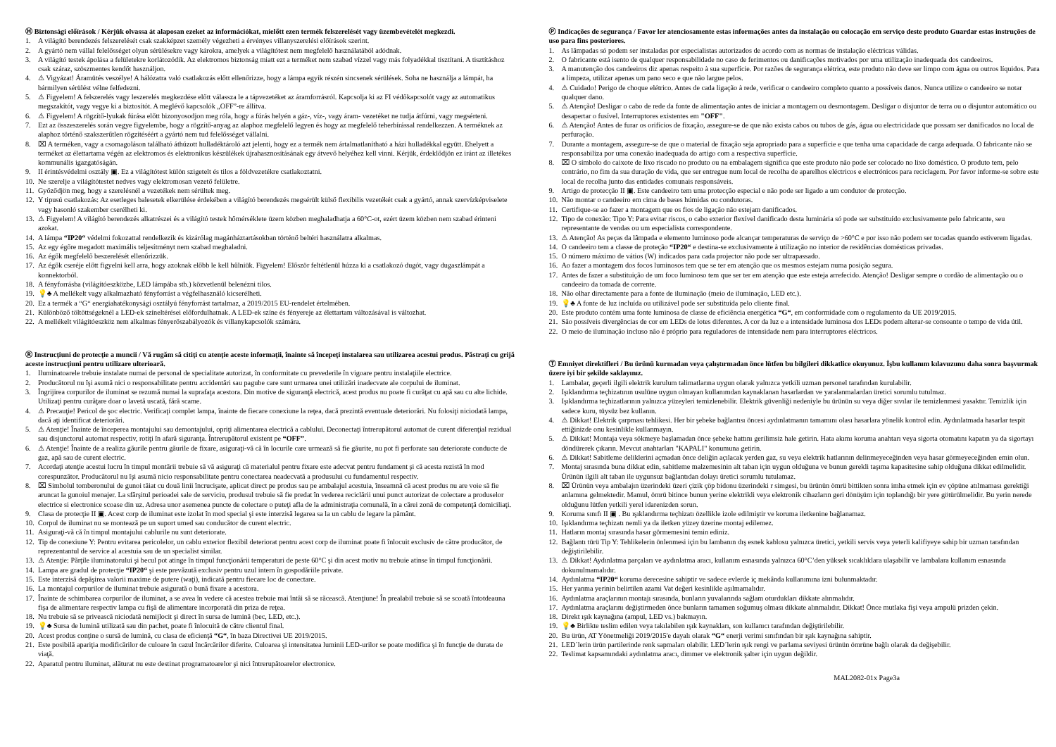Ⓗ Biztonsági előírások / Kérjük olvassa át alaposan ezeket az információkat, mielőtt ezen termék felszerelését vagy üzembevételét megkezdi.
1. A világító berendezés felszerelését csak szakképzet személy végezheti a érvényes villanyszerelési előírások szerint.
2. A gyártó nem vállal felelősséget olyan sérülésekre vagy károkra, amelyek a világítótest nem megfelelő használatából adódnak.
3. A világító testek ápolása a felületekre korlátozódik. Az elektromos biztonság miatt ezt a terméket nem szabad vízzel vagy más folyadékkal tisztítani. A tisztításhoz csak száraz, szöszmentes kendőt használjon.
4. ⚠ Vigyázat! Áramütés veszélye! A hálózatra való csatlakozás előtt ellenőrizze, hogy a lámpa egyik részén sincsenek sérülések. Soha ne használja a lámpát, ha bármilyen sérülést vélne felfedezni.
5. ⚠ Figyelem! A felszerelés vagy leszerelés megkezdése előtt válassza le a tápvezetéket az áramforrásról. Kapcsolja ki az FI védőkapcsolót vagy az automatikus megszakítót, vagy vegye ki a biztosítót. A meglévő kapcsolók „OFF”-re állítva.
6. ⚠ Figyelem! A rögzítő-lyukak fúrása előtt bizonyosodjon meg róla, hogy a fúrás helyén a gáz-, víz-, vagy áram- vezetéket ne tudja átfúrni, vagy megsérteni.
7. Ezt az összeszerelés során vegye figyelembe, hogy a rögzítő-anyag az alaphoz megfelelő legyen és hogy az megfelelő teherbírással rendelkezzen. A terméknek az alaphoz történő szakszerűtlen rögzítéséért a gyártó nem tud felelősséget vállalni.
8. ⌧ A terméken, vagy a csomagoláson található áthúzott hulladéktároló azt jelenti, hogy ez a termék nem ártalmatlanítható a házi hulladékkal együtt. Ehelyett a terméket az élettartama végén az elektromos és elektronikus készülékek újrahasznosításának egy átvevő helyéhez kell vinni. Kérjük, érdeklődjön ez iránt az illetékes kommunális igazgatóságán.
9. II érintésvédelmi osztály ▣. Ez a világítótest külön szigetelt és tilos a földvezetékre csatlakoztatni.
10. Ne szerelje a világítótestet nedves vagy elektromosan vezető felületre.
11. Győződjön meg, hogy a szerelésnél a vezetékek nem sérültek meg.
12. Y tipusú csatlakozás: Az esetleges balesetek elkerülése érdekében a világító berendezés megsérült külső flexibilis vezetékét csak a gyártó, annak szervízképviselete vagy hasonló szakember cserélheti ki.
13. ⚠ Figyelem! A világító berendezés alkatrészei és a világító testek hőmérséklete üzem közben meghaladhatja a 60°C-ot, ezért üzem közben nem szabad érinteni azokat.
14. A lámpa “IP20“ védelmi fokozattal rendelkezik és kizárólag magánháztartásokban történő beltéri használatra alkalmas.
15. Az egy égőre megadott maximális teljesítményt nem szabad meghaladni.
16. Az égők megfelelő beszerelését ellenőrizzük.
17. Az égők cseréje előtt figyelni kell arra, hogy azoknak előbb le kell hűlniük. Figyelem! Először feltétlenül húzza ki a csatlakozó dugót, vagy dugaszlámpát a konnektorból.
18. A fényforrásba (világítóeszközbe, LED lámpába stb.) közvetlenül belenézni tilos.
19. 💡♣ A mellékelt vagy alkalmazható fényforrást a végfelhasználó kicserélheti.
20. Ez a termék a “G“ energiahatékonysági osztályú fényforrást tartalmaz, a 2019/2015 EU-rendelet értelmében.
21. Különböző töltöttségeknél a LED-ek színeltérései előfordulhatnak. A LED-ek színe és fényereje az élettartam változásával is változhat.
22. A mellékelt világítóeszköz nem alkalmas fényerőszabályozók és villanykapcsolók számára.
Ⓡ Instrucţiuni de protecţie a muncii / Vă rugăm să citiţi cu atenţie aceste informaţii, înainte să începeţi instalarea sau utilizarea acestui produs. Păstraţi cu grijă aceste instrucţiuni pentru utilizare ulterioară.
1. Iluminatoarele trebuie instalate numai de personal de specialitate autorizat, în conformitate cu prevederile în vigoare pentru instalaţiile electrice.
2. Producătorul nu îşi asumă nici o responsabilitate pentru accidentări sau pagube care sunt urmarea unei utilizări inadecvate ale corpului de iluminat.
3. Îngrijirea corpurilor de iluminat se rezumă numai la suprafaţa acestora. Din motive de siguranţă electrică, acest produs nu poate fi curăţat cu apă sau cu alte lichide. Utilizaţi pentru curăţare doar o lavetă uscată, fără scame.
4. ⚠ Precauţie! Pericol de şoc electric. Verificaţi complet lampa, înainte de fiecare conexiune la reţea, dacă prezintă eventuale deteriorări. Nu folosiţi niciodată lampa, dacă aţi identificat deteriorări.
5. ⚠ Atenţie! Înainte de începerea montajului sau demontajului, opriţi alimentarea electrică a cablului. Deconectaţi întrerupătorul automat de curent diferenţial rezidual sau disjunctorul automat respectiv, rotiţi în afară siguranţa. Întrerupătorul existent pe “OFF”.
6. ⚠ Atenţie! Înainte de a realiza găurile pentru găurile de fixare, asiguraţi-vă că în locurile care urmează să fie găurite, nu pot fi perforate sau deteriorate conducte de gaz, apă sau de curent electric.
7. Acordaţi atenţie acestui lucru în timpul montării trebuie să vă asiguraţi că materialul pentru fixare este adecvat pentru fundament şi că acesta rezistă în mod corespunzător. Producătorul nu îşi asumă nicio responsabilitate pentru conectarea neadecvată a produsului cu fundamentul respectiv.
8. ⌧ Simbolul tomberonului de gunoi tăiat cu două linii încrucişate, aplicat direct pe produs sau pe ambalajul acestuia, înseamnă că acest produs nu are voie să fie aruncat la gunoiul menajer. La sfârşitul perioadei sale de serviciu, produsul trebuie să fie predat în vederea reciclării unui punct autorizat de colectare a produselor electrice si electronice scoase din uz. Adresa unor asemenea puncte de colectare o puteţi afla de la administraţia comunală, în a cărei zonă de competenţă domiciliaţi.
9. Clasa de protecţie II ▣. Acest corp de iluminat este izolat în mod special şi este interzisă legarea sa la un cablu de legare la pământ.
10. Corpul de iluminat nu se montează pe un suport umed sau conducător de curent electric.
11. Asiguraţi-vă că în timpul montajului cablurile nu sunt deteriorate.
12. Tip de conexiune Y: Pentru evitarea pericolelor, un cablu exterior flexibil deteriorat pentru acest corp de iluminat poate fi înlocuit exclusiv de către producător, de reprezentantul de service al acestuia sau de un specialist similar.
13. ⚠ Atenţie: Părţile iluminatorului şi becul pot atinge în timpul funcţionării temperaturi de peste 60°C şi din acest motiv nu trebuie atinse în timpul funcţionării.
14. Lampa are gradul de protecţie “IP20“ şi este prevăzută exclusiv pentru uzul intern în gospodăriile private.
15. Este interzisă depăşirea valorii maxime de putere (waţi), indicată pentru fiecare loc de conectare.
16. La montajul corpurilor de iluminat trebuie asigurată o bună fixare a acestora.
17. Înainte de schimbarea corpurilor de iluminat, a se avea în vedere că acestea trebuie mai întâi să se răcească. Atenţiune! În prealabil trebuie să se scoată întotdeauna fişa de alimentare respectiv lampa cu fişă de alimentare incorporată din priza de reţea.
18. Nu trebuie să se privească niciodată nemijlocit şi direct în sursa de lumină (bec, LED, etc.).
19. 💡♣ Sursa de lumină utilizată sau din pachet, poate fi înlocuită de către clientul final.
20. Acest produs conţine o sursă de lumină, cu clasa de eficienţă “G“, în baza Directivei UE 2019/2015.
21. Este posibilă apariţia modificărilor de culoare în cazul încărcărilor diferite. Culoarea şi intensitatea luminii LED-urilor se poate modifica şi în funcţie de durata de viaţă.
22. Aparatul pentru iluminat, alăturat nu este destinat programatoarelor şi nici întrerupătoarelor electronice.
Ⓟ Indicações de segurança / Favor ler atenciosamente estas informações antes da instalação ou colocação em serviço deste produto Guardar estas instruções de uso para fins posteriores.
1. As lâmpadas só podem ser instaladas por especialistas autorizados de acordo com as normas de instalação eléctricas válidas.
2. O fabricante está isento de qualquer responsabilidade no caso de ferimentos ou danificações motivados por uma utilização inadequada dos candeeiros.
3. A manutenção dos candeeiros diz apenas respeito à sua superfície. Por razões de segurança elétrica, este produto não deve ser limpo com água ou outros líquidos. Para a limpeza, utilizar apenas um pano seco e que não largue pelos.
4. ⚠ Cuidado! Perigo de choque elétrico. Antes de cada ligação à rede, verificar o candeeiro completo quanto a possíveis danos. Nunca utilize o candeeiro se notar qualquer dano.
5. ⚠ Atenção! Desligar o cabo de rede da fonte de alimentação antes de iniciar a montagem ou desmontagem. Desligar o disjuntor de terra ou o disjuntor automático ou desapertar o fusível. Interruptores existentes em "OFF".
6. ⚠ Atenção! Antes de furar os orifícios de fixação, assegure-se de que não exista cabos ou tubos de gás, água ou electricidade que possam ser danificados no local de perfuração.
7. Durante a montagem, assegure-se de que o material de fixação seja apropriado para a superfície e que tenha uma capacidade de carga adequada. O fabricante não se responsabiliza por uma conexão inadequada do artigo com a respectiva superfície.
8. ⌧ O símbolo do caixote de lixo riscado no produto ou na embalagem significa que este produto não pode ser colocado no lixo doméstico. O produto tem, pelo contrário, no fim da sua duração de vida, que ser entregue num local de recolha de aparelhos eléctricos e electrónicos para reciclagem. Por favor informe-se sobre este local de recolha junto das entidades comunais responsáveis.
9. Artigo de protecção II ▣. Este candeeiro tem uma protecção especial e não pode ser ligado a um condutor de protecção.
10. Não montar o candeeiro em cima de bases húmidas ou condutoras.
11. Certifique-se ao fazer a montagem que os fios de ligação não estejam danificados.
12. Tipo de conexão: Tipo Y: Para evitar riscos, o cabo exterior flexível danificado desta luminária só pode ser substituído exclusivamente pelo fabricante, seu representante de vendas ou um especialista correspondente.
13. ⚠ Atenção! As peças da lâmpada e elemento luminoso pode alcançar temperaturas de serviço de >60°C e por isso não podem ser tocadas quando estiverem ligadas.
14. O candeeiro tem a classe de proteção “IP20“ e destina-se exclusivamente à utilização no interior de residências domésticas privadas.
15. O número máximo de vátios (W) indicados para cada projector não pode ser ultrapassado.
16. Ao fazer a montagem dos focos luminosos tem que se ter em atenção que os mesmos estejam numa posição segura.
17. Antes de fazer a substituição de um foco luminoso tem que ser ter em atenção que este esteja arrefecido. Atenção! Desligar sempre o cordão de alimentação ou o candeeiro da tomada de corrente.
18. Não olhar directamente para a fonte de iluminação (meio de iluminação, LED etc.).
19. 💡♣ A fonte de luz incluída ou utilizável pode ser substituída pelo cliente final.
20. Este produto contém uma fonte luminosa de classe de eficiência energética “G“, em conformidade com o regulamento da UE 2019/2015.
21. São possíveis divergências de cor em LEDs de lotes diferentes. A cor da luz e a intensidade luminosa dos LEDs podem alterar-se consoante o tempo de vida útil.
22. O meio de iluminação incluso não é próprio para reguladores de intensidade nem para interruptores eléctricos.
Ⓣ Emniyet direktifleri / Bu ürünü kurmadan veya çalıştırmadan önce lütfen bu bilgileri dikkatlice okuyunuz. İşbu kullanım kılavuzunu daha sonra başvurmak üzere iyi bir şekilde saklayınız.
1. Lambalar, geçerli ilgili elektrik kurulum talimatlarına uygun olarak yalnızca yetkili uzman personel tarafından kurulabilir.
2. Işıklandırma teçhizatının usulüne uygun olmayan kullanımdan kaynaklanan hasarlardan ve yaralanmalardan üretici sorumlu tutulmaz.
3. Işıklandırma teçhizatlarının yalnızca yüzeyleri temizlenebilir. Elektrik güvenliği nedeniyle bu ürünün su veya diğer sıvılar ile temizlenmesi yasaktır. Temizlik için sadece kuru, tüysüz bez kullanın.
4. ⚠ Dikkat! Elektrik çarpması tehlikesi. Her bir şebeke bağlantısı öncesi aydınlatmanın tamamını olası hasarlara yönelik kontrol edin. Aydınlatmada hasarlar tespit ettiğinizde onu kesinlikle kullanmayın.
5. ⚠ Dikkat! Montaja veya sökmeye başlamadan önce şebeke hattını gerilimsiz hale getirin. Hata akımı koruma anahtarı veya sigorta otomatını kapatın ya da sigortayı döndürerek çıkarın. Mevcut anahtarları "KAPALI" konumuna getirin.
6. ⚠ Dikkat! Sabitleme deliklerini açmadan önce deliğin açılacak yerden gaz, su veya elektrik hatlarının delinmeyeceğinden veya hasar görmeyeceğinden emin olun.
7. Montaj sırasında buna dikkat edin, sabitleme malzemesinin alt taban için uygun olduğuna ve bunun gerekli taşıma kapasitesine sahip olduğuna dikkat edilmelidir. Ürünün ilgili alt taban ile uygunsuz bağlantıdan dolayı üretici sorumlu tutulamaz.
8. ⌧ Ürünün veya ambalajın üzerindeki üzeri çizik çöp bidonu üzerindeki r simgesi, bu ürünün ömrü bittikten sonra imha etmek için ev çöpüne atılmaması gerektiği anlamına gelmektedir. Mamul, ömrü bitince bunun yerine elektrikli veya elektronik cihazların geri dönüşüm için toplandığı bir yere götürülmelidir. Bu yerin nerede olduğunu lütfen yetkili yerel idarenizden sorun.
9. Koruma sınıfı II ▣ . Bu ışıklandırma teçhizatı özellikle izole edilmiştir ve koruma iletkenine bağlanamaz.
10. Işıklandırma teçhizatı nemli ya da iletken yüzey üzerine montaj edilemez.
11. Hatların montaj sırasında hasar görmemesini temin ediniz.
12. Bağlantı türü Tip Y: Tehlikelerin önlenmesi için bu lambanın dış esnek kablosu yalnızca üretici, yetkili servis veya yeterli kalifiyeye sahip bir uzman tarafından değiştirilebilir.
13. ⚠ Dikkat! Aydınlatma parçaları ve aydınlatma aracı, kullanım esnasında yalnızca 60°C’den yüksek sıcaklıklara ulaşabilir ve lambalara kullanım esnasında dokunulmamalıdır.
14. Aydınlatma “IP20“ koruma derecesine sahiptir ve sadece evlerde iç mekânda kullanımına izni bulunmaktadır.
15. Her yanma yerinin belirtilen azami Vat değeri kesinlikle aşılmamalıdır.
16. Aydınlatma araçlarının montajı sırasında, bunların yuvalarında sağlam oturdukları dikkate alınmalıdır.
17. Aydınlatma araçlarını değiştirmeden önce bunların tamamen soğumuş olması dikkate alınmalıdır. Dikkat! Önce mutlaka fişi veya ampulü prizden çekin.
18. Direkt ışık kaynağına (ampul, LED vs.) bakmayın.
19. 💡♣ Birlikte teslim edilen veya takılabilen ışık kaynakları, son kullanıcı tarafından değiştirilebilir.
20. Bu ürün, AT Yönetmeliği 2019/2015'e dayalı olarak “G“ enerji verimi sınıfından bir ışık kaynağına sahiptir.
21. LED´lerin ürün partilerinde renk sapmaları olabilir. LED´lerin ışık rengi ve parlama seviyesi ürünün ömrüne bağlı olarak da değişebilir.
22. Teslimat kapsamındaki aydınlatma aracı, dimmer ve elektronik şalter için uygun değildir.
MAL2082-01x Page3a